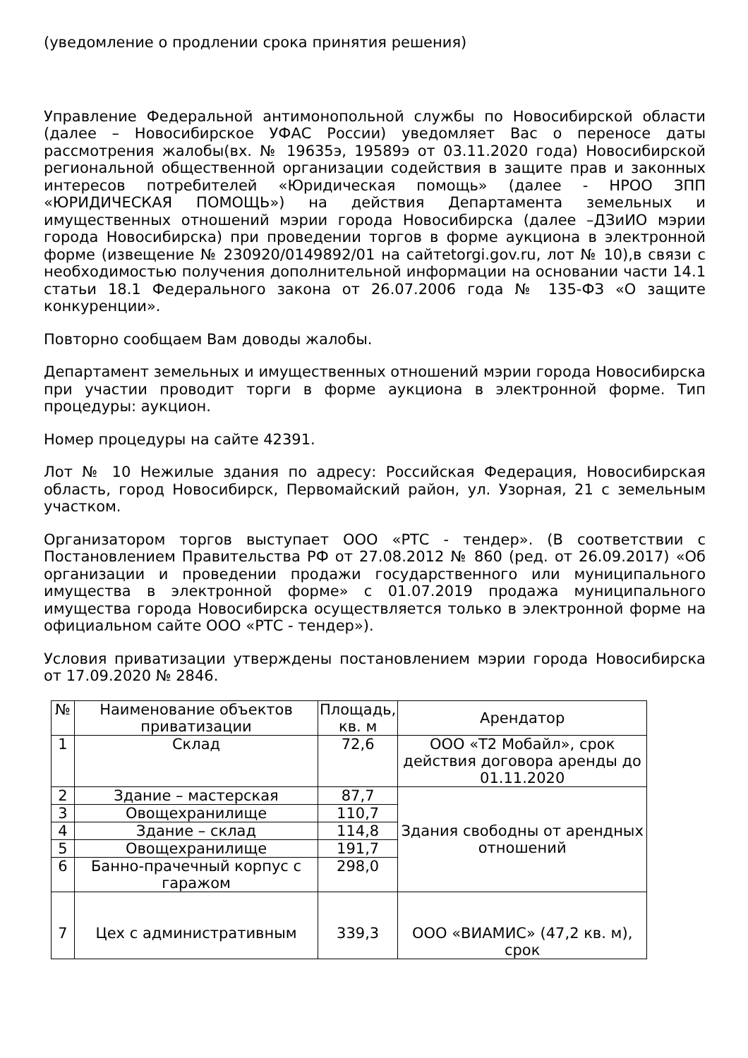(уведомление о продлении срока принятия решения)
Управление Федеральной антимонопольной службы по Новосибирской области (далее – Новосибирское УФАС России) уведомляет Вас о переносе даты рассмотрения жалобы(вх. № 19635э, 19589э от 03.11.2020 года) Новосибирской региональной общественной организации содействия в защите прав и законных интересов потребителей «Юридическая помощь» (далее - НРОО ЗПП «ЮРИДИЧЕСКАЯ ПОМОЩЬ») на действия Департамента земельных и имущественных отношений мэрии города Новосибирска (далее –ДЗиИО мэрии города Новосибирска) при проведении торгов в форме аукциона в электронной форме (извещение № 230920/0149892/01 на сайтetorgi.gov.ru, лот № 10),в связи с необходимостью получения дополнительной информации на основании части 14.1 статьи 18.1 Федерального закона от 26.07.2006 года № 135-ФЗ «О защите конкуренции».
Повторно сообщаем Вам доводы жалобы.
Департамент земельных и имущественных отношений мэрии города Новосибирска при участии проводит торги в форме аукциона в электронной форме. Тип процедуры: аукцион.
Номер процедуры на сайте 42391.
Лот № 10 Нежилые здания по адресу: Российская Федерация, Новосибирская область, город Новосибирск, Первомайский район, ул. Узорная, 21 с земельным участком.
Организатором торгов выступает ООО «РТС - тендер». (В соответствии с Постановлением Правительства РФ от 27.08.2012 № 860 (ред. от 26.09.2017) «Об организации и проведении продажи государственного или муниципального имущества в электронной форме» с 01.07.2019 продажа муниципального имущества города Новосибирска осуществляется только в электронной форме на официальном сайте ООО «РТС - тендер»).
Условия приватизации утверждены постановлением мэрии города Новосибирска от 17.09.2020 № 2846.
| № | Наименование объектов приватизации | Площадь, кв. м | Арендатор |
| 1 | Склад | 72,6 | ООО «Т2 Мобайл», срок действия договора аренды до 01.11.2020 |
| 2 | Здание – мастерская | 87,7 | Здания свободны от арендных отношений |
| 3 | Овощехранилище | 110,7 | |
| 4 | Здание – склад | 114,8 | |
| 5 | Овощехранилище | 191,7 | |
| 6 | Банно-прачечный корпус с гаражом | 298,0 | |
| 7 | Цех с административным | 339,3 | ООО «ВИАМИС» (47,2 кв. м), срок |